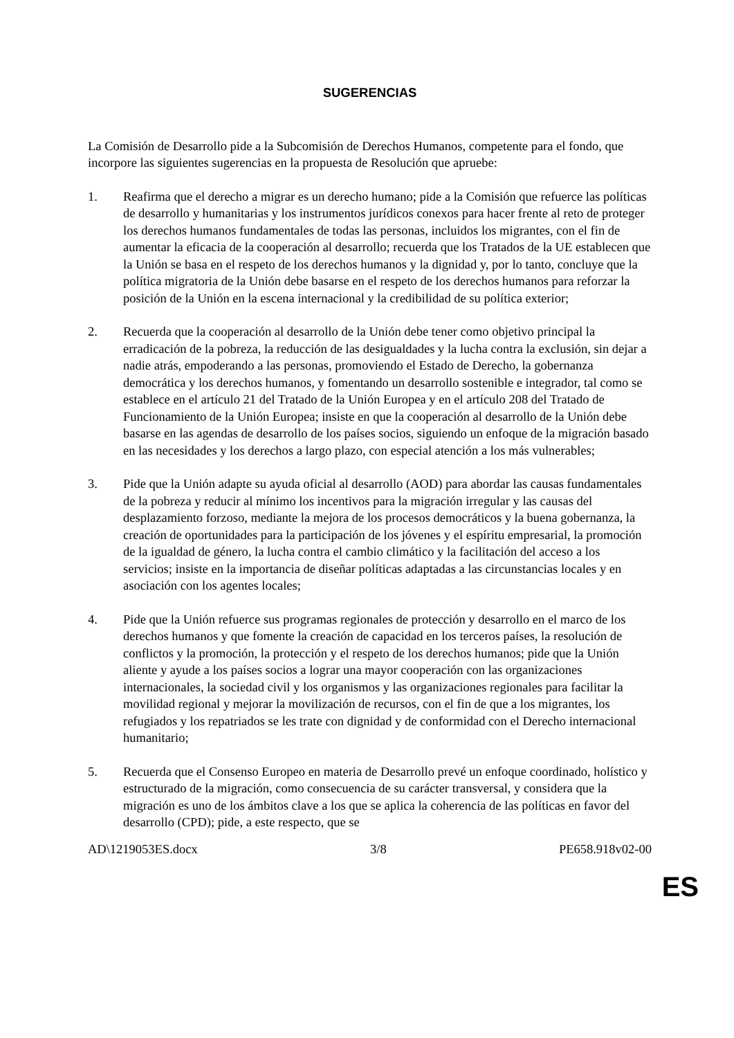SUGERENCIAS
La Comisión de Desarrollo pide a la Subcomisión de Derechos Humanos, competente para el fondo, que incorpore las siguientes sugerencias en la propuesta de Resolución que apruebe:
1. Reafirma que el derecho a migrar es un derecho humano; pide a la Comisión que refuerce las políticas de desarrollo y humanitarias y los instrumentos jurídicos conexos para hacer frente al reto de proteger los derechos humanos fundamentales de todas las personas, incluidos los migrantes, con el fin de aumentar la eficacia de la cooperación al desarrollo; recuerda que los Tratados de la UE establecen que la Unión se basa en el respeto de los derechos humanos y la dignidad y, por lo tanto, concluye que la política migratoria de la Unión debe basarse en el respeto de los derechos humanos para reforzar la posición de la Unión en la escena internacional y la credibilidad de su política exterior;
2. Recuerda que la cooperación al desarrollo de la Unión debe tener como objetivo principal la erradicación de la pobreza, la reducción de las desigualdades y la lucha contra la exclusión, sin dejar a nadie atrás, empoderando a las personas, promoviendo el Estado de Derecho, la gobernanza democrática y los derechos humanos, y fomentando un desarrollo sostenible e integrador, tal como se establece en el artículo 21 del Tratado de la Unión Europea y en el artículo 208 del Tratado de Funcionamiento de la Unión Europea; insiste en que la cooperación al desarrollo de la Unión debe basarse en las agendas de desarrollo de los países socios, siguiendo un enfoque de la migración basado en las necesidades y los derechos a largo plazo, con especial atención a los más vulnerables;
3. Pide que la Unión adapte su ayuda oficial al desarrollo (AOD) para abordar las causas fundamentales de la pobreza y reducir al mínimo los incentivos para la migración irregular y las causas del desplazamiento forzoso, mediante la mejora de los procesos democráticos y la buena gobernanza, la creación de oportunidades para la participación de los jóvenes y el espíritu empresarial, la promoción de la igualdad de género, la lucha contra el cambio climático y la facilitación del acceso a los servicios; insiste en la importancia de diseñar políticas adaptadas a las circunstancias locales y en asociación con los agentes locales;
4. Pide que la Unión refuerce sus programas regionales de protección y desarrollo en el marco de los derechos humanos y que fomente la creación de capacidad en los terceros países, la resolución de conflictos y la promoción, la protección y el respeto de los derechos humanos; pide que la Unión aliente y ayude a los países socios a lograr una mayor cooperación con las organizaciones internacionales, la sociedad civil y los organismos y las organizaciones regionales para facilitar la movilidad regional y mejorar la movilización de recursos, con el fin de que a los migrantes, los refugiados y los repatriados se les trate con dignidad y de conformidad con el Derecho internacional humanitario;
5. Recuerda que el Consenso Europeo en materia de Desarrollo prevé un enfoque coordinado, holístico y estructurado de la migración, como consecuencia de su carácter transversal, y considera que la migración es uno de los ámbitos clave a los que se aplica la coherencia de las políticas en favor del desarrollo (CPD); pide, a este respecto, que se
AD\1219053ES.docx 3/8 PE658.918v02-00
ES